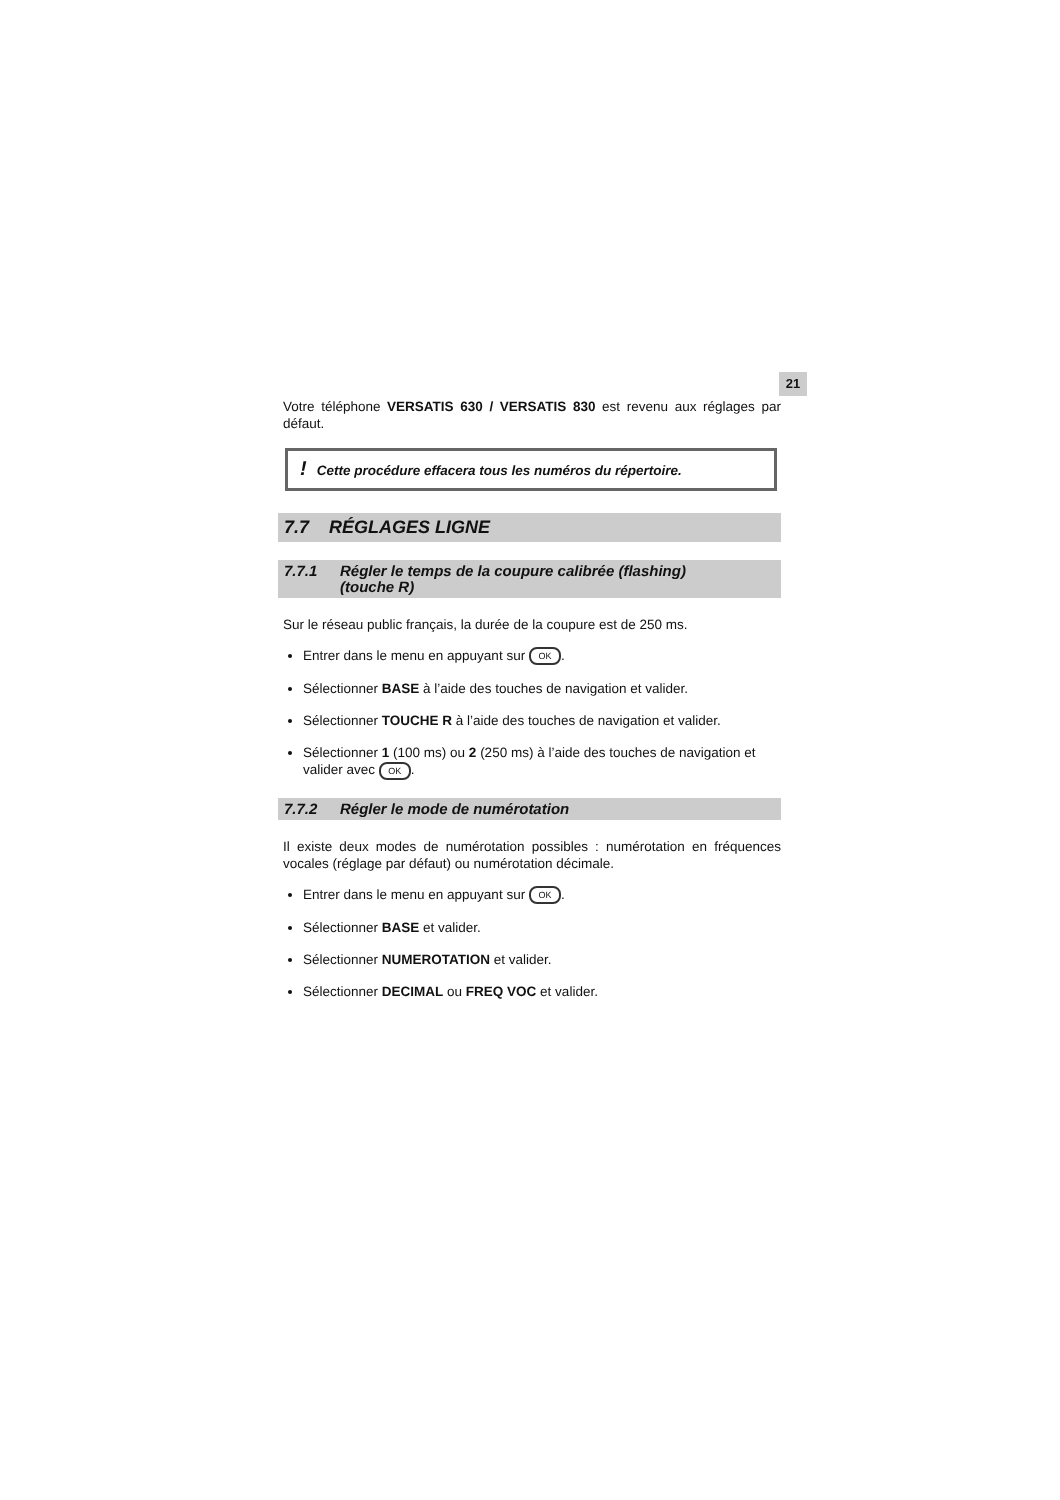21
Votre téléphone VERSATIS 630 / VERSATIS 830 est revenu aux réglages par défaut.
! Cette procédure effacera tous les numéros du répertoire.
7.7 RÉGLAGES LIGNE
7.7.1 Régler le temps de la coupure calibrée (flashing) (touche R)
Sur le réseau public français, la durée de la coupure est de 250 ms.
Entrer dans le menu en appuyant sur OK.
Sélectionner BASE à l’aide des touches de navigation et valider.
Sélectionner TOUCHE R à l’aide des touches de navigation et valider.
Sélectionner 1 (100 ms) ou 2 (250 ms) à l’aide des touches de navigation et valider avec OK.
7.7.2 Régler le mode de numérotation
Il existe deux modes de numérotation possibles : numérotation en fréquences vocales (réglage par défaut) ou numérotation décimale.
Entrer dans le menu en appuyant sur OK.
Sélectionner BASE et valider.
Sélectionner NUMEROTATION et valider.
Sélectionner DECIMAL ou FREQ VOC et valider.